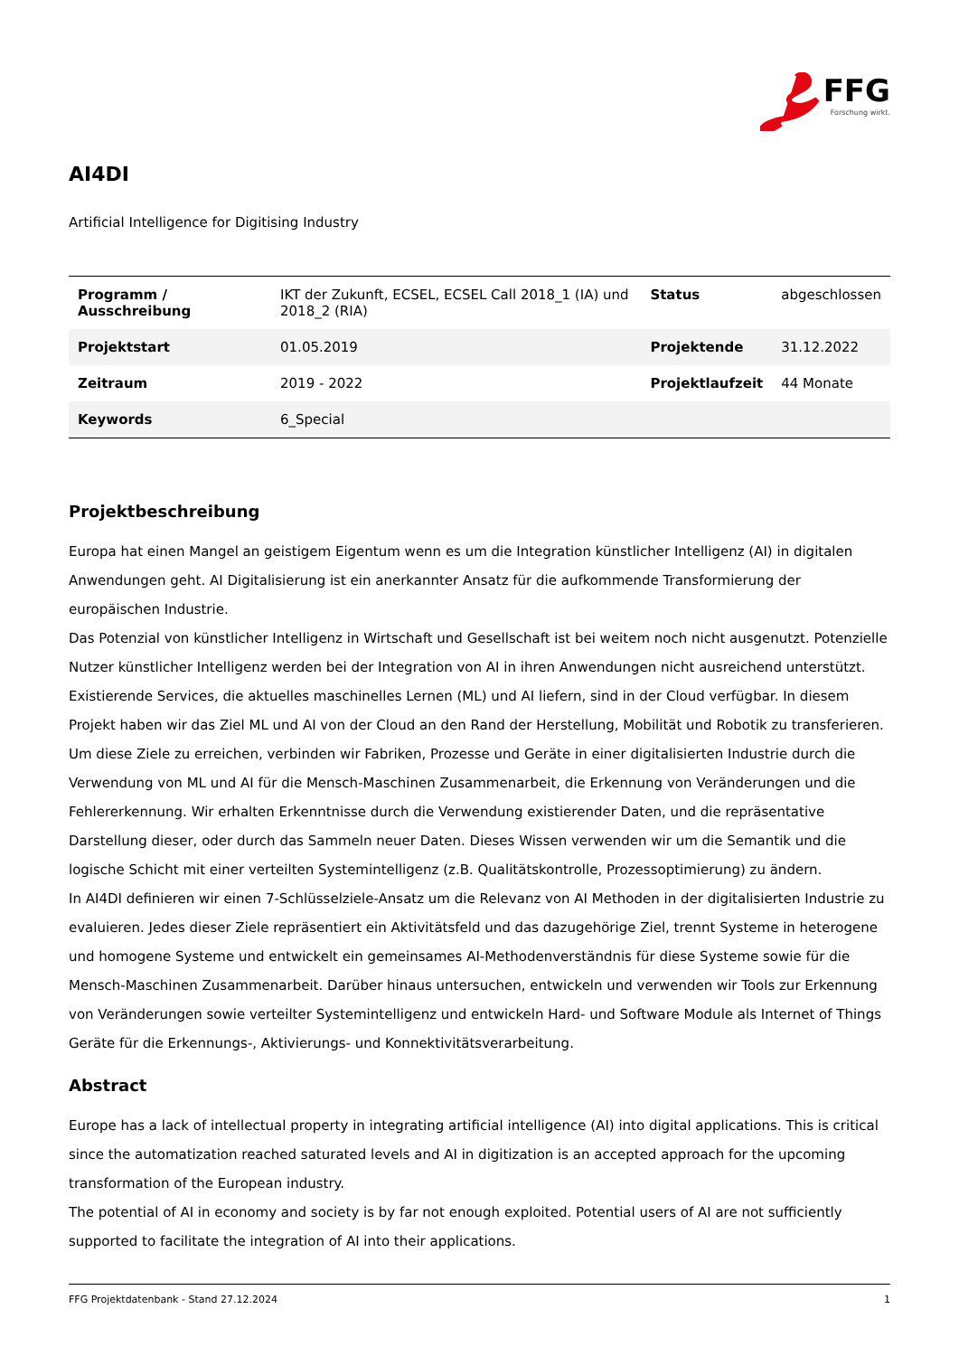FFG Forschung wirkt.
AI4DI
Artificial Intelligence for Digitising Industry
| Programm / Ausschreibung | IKT der Zukunft, ECSEL, ECSEL Call 2018_1 (IA) und 2018_2 (RIA) | Status | abgeschlossen |
| Projektstart | 01.05.2019 | Projektende | 31.12.2022 |
| Zeitraum | 2019 - 2022 | Projektlaufzeit | 44 Monate |
| Keywords | 6_Special | | |
Projektbeschreibung
Europa hat einen Mangel an geistigem Eigentum wenn es um die Integration künstlicher Intelligenz (AI) in digitalen Anwendungen geht. AI Digitalisierung ist ein anerkannter Ansatz für die aufkommende Transformierung der europäischen Industrie.
Das Potenzial von künstlicher Intelligenz in Wirtschaft und Gesellschaft ist bei weitem noch nicht ausgenutzt. Potenzielle Nutzer künstlicher Intelligenz werden bei der Integration von AI in ihren Anwendungen nicht ausreichend unterstützt. Existierende Services, die aktuelles maschinelles Lernen (ML) und AI liefern, sind in der Cloud verfügbar. In diesem Projekt haben wir das Ziel ML und AI von der Cloud an den Rand der Herstellung, Mobilität und Robotik zu transferieren.
Um diese Ziele zu erreichen, verbinden wir Fabriken, Prozesse und Geräte in einer digitalisierten Industrie durch die Verwendung von ML und AI für die Mensch-Maschinen Zusammenarbeit, die Erkennung von Veränderungen und die Fehlererkennung. Wir erhalten Erkenntnisse durch die Verwendung existierender Daten, und die repräsentative Darstellung dieser, oder durch das Sammeln neuer Daten. Dieses Wissen verwenden wir um die Semantik und die logische Schicht mit einer verteilten Systemintelligenz (z.B. Qualitätskontrolle, Prozessoptimierung) zu ändern.
In AI4DI definieren wir einen 7-Schlüsselziele-Ansatz um die Relevanz von AI Methoden in der digitalisierten Industrie zu evaluieren. Jedes dieser Ziele repräsentiert ein Aktivitätsfeld und das dazugehörige Ziel, trennt Systeme in heterogene und homogene Systeme und entwickelt ein gemeinsames AI-Methodenverständnis für diese Systeme sowie für die Mensch-Maschinen Zusammenarbeit. Darüber hinaus untersuchen, entwickeln und verwenden wir Tools zur Erkennung von Veränderungen sowie verteilter Systemintelligenz und entwickeln Hard- und Software Module als Internet of Things Geräte für die Erkennungs-, Aktivierungs- und Konnektivitätsverarbeitung.
Abstract
Europe has a lack of intellectual property in integrating artificial intelligence (AI) into digital applications. This is critical since the automatization reached saturated levels and AI in digitization is an accepted approach for the upcoming transformation of the European industry.
The potential of AI in economy and society is by far not enough exploited. Potential users of AI are not sufficiently supported to facilitate the integration of AI into their applications.
FFG Projektdatenbank - Stand 27.12.2024 1